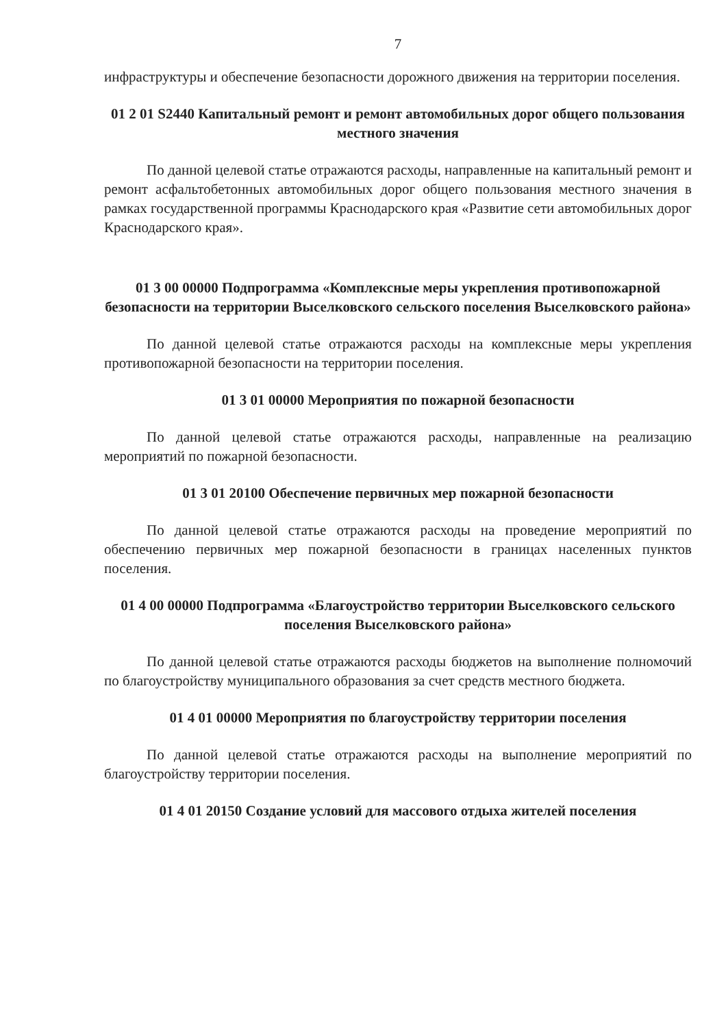7
инфраструктуры и обеспечение безопасности дорожного движения на территории поселения.
01 2 01 S2440 Капитальный ремонт и ремонт автомобильных дорог общего пользования местного значения
По данной целевой статье отражаются расходы, направленные на капитальный ремонт и ремонт асфальтобетонных автомобильных дорог общего пользования местного значения в рамках государственной программы Краснодарского края «Развитие сети автомобильных дорог Краснодарского края».
01 3 00 00000 Подпрограмма «Комплексные меры укрепления противопожарной безопасности на территории Выселковского сельского поселения Выселковского района»
По данной целевой статье отражаются расходы на комплексные меры укрепления противопожарной безопасности на территории поселения.
01 3 01 00000 Мероприятия по пожарной безопасности
По данной целевой статье отражаются расходы, направленные на реализацию мероприятий по пожарной безопасности.
01 3 01 20100 Обеспечение первичных мер пожарной безопасности
По данной целевой статье отражаются расходы на проведение мероприятий по обеспечению первичных мер пожарной безопасности в границах населенных пунктов поселения.
01 4 00 00000 Подпрограмма «Благоустройство территории Выселковского сельского поселения Выселковского района»
По данной целевой статье отражаются расходы бюджетов на выполнение полномочий по благоустройству муниципального образования за счет средств местного бюджета.
01 4 01 00000 Мероприятия по благоустройству территории поселения
По данной целевой статье отражаются расходы на выполнение мероприятий по благоустройству территории поселения.
01 4 01 20150 Создание условий для массового отдыха жителей поселения